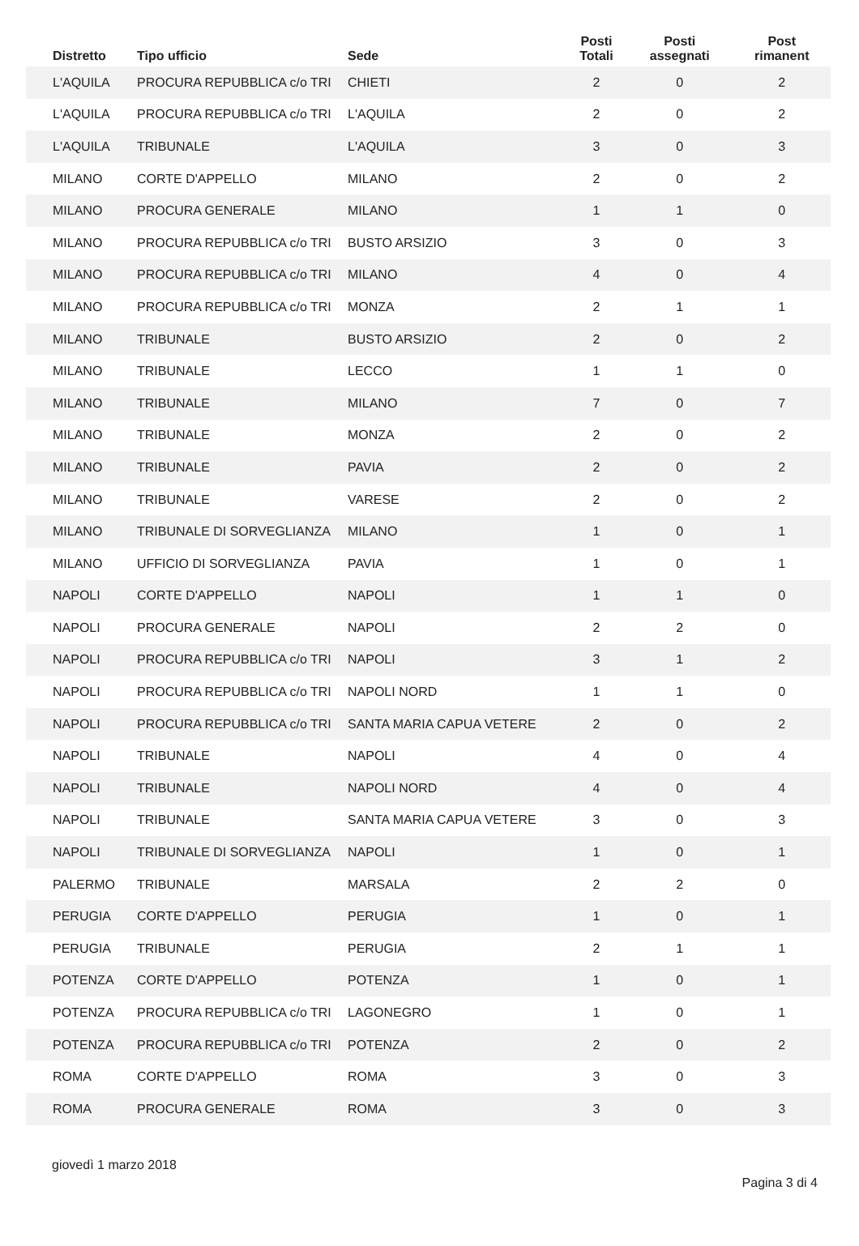| Distretto | Tipo ufficio | Sede | Posti Totali | Posti assegnati | Post rimanent |
| --- | --- | --- | --- | --- | --- |
| L'AQUILA | PROCURA REPUBBLICA c/o TRI | CHIETI | 2 | 0 | 2 |
| L'AQUILA | PROCURA REPUBBLICA c/o TRI | L'AQUILA | 2 | 0 | 2 |
| L'AQUILA | TRIBUNALE | L'AQUILA | 3 | 0 | 3 |
| MILANO | CORTE D'APPELLO | MILANO | 2 | 0 | 2 |
| MILANO | PROCURA GENERALE | MILANO | 1 | 1 | 0 |
| MILANO | PROCURA REPUBBLICA c/o TRI | BUSTO ARSIZIO | 3 | 0 | 3 |
| MILANO | PROCURA REPUBBLICA c/o TRI | MILANO | 4 | 0 | 4 |
| MILANO | PROCURA REPUBBLICA c/o TRI | MONZA | 2 | 1 | 1 |
| MILANO | TRIBUNALE | BUSTO ARSIZIO | 2 | 0 | 2 |
| MILANO | TRIBUNALE | LECCO | 1 | 1 | 0 |
| MILANO | TRIBUNALE | MILANO | 7 | 0 | 7 |
| MILANO | TRIBUNALE | MONZA | 2 | 0 | 2 |
| MILANO | TRIBUNALE | PAVIA | 2 | 0 | 2 |
| MILANO | TRIBUNALE | VARESE | 2 | 0 | 2 |
| MILANO | TRIBUNALE DI SORVEGLIANZA | MILANO | 1 | 0 | 1 |
| MILANO | UFFICIO DI SORVEGLIANZA | PAVIA | 1 | 0 | 1 |
| NAPOLI | CORTE D'APPELLO | NAPOLI | 1 | 1 | 0 |
| NAPOLI | PROCURA GENERALE | NAPOLI | 2 | 2 | 0 |
| NAPOLI | PROCURA REPUBBLICA c/o TRI | NAPOLI | 3 | 1 | 2 |
| NAPOLI | PROCURA REPUBBLICA c/o TRI | NAPOLI NORD | 1 | 1 | 0 |
| NAPOLI | PROCURA REPUBBLICA c/o TRI | SANTA MARIA CAPUA VETERE | 2 | 0 | 2 |
| NAPOLI | TRIBUNALE | NAPOLI | 4 | 0 | 4 |
| NAPOLI | TRIBUNALE | NAPOLI NORD | 4 | 0 | 4 |
| NAPOLI | TRIBUNALE | SANTA MARIA CAPUA VETERE | 3 | 0 | 3 |
| NAPOLI | TRIBUNALE DI SORVEGLIANZA | NAPOLI | 1 | 0 | 1 |
| PALERMO | TRIBUNALE | MARSALA | 2 | 2 | 0 |
| PERUGIA | CORTE D'APPELLO | PERUGIA | 1 | 0 | 1 |
| PERUGIA | TRIBUNALE | PERUGIA | 2 | 1 | 1 |
| POTENZA | CORTE D'APPELLO | POTENZA | 1 | 0 | 1 |
| POTENZA | PROCURA REPUBBLICA c/o TRI | LAGONEGRO | 1 | 0 | 1 |
| POTENZA | PROCURA REPUBBLICA c/o TRI | POTENZA | 2 | 0 | 2 |
| ROMA | CORTE D'APPELLO | ROMA | 3 | 0 | 3 |
| ROMA | PROCURA GENERALE | ROMA | 3 | 0 | 3 |
giovedì 1 marzo 2018 Pagina 3 di 4